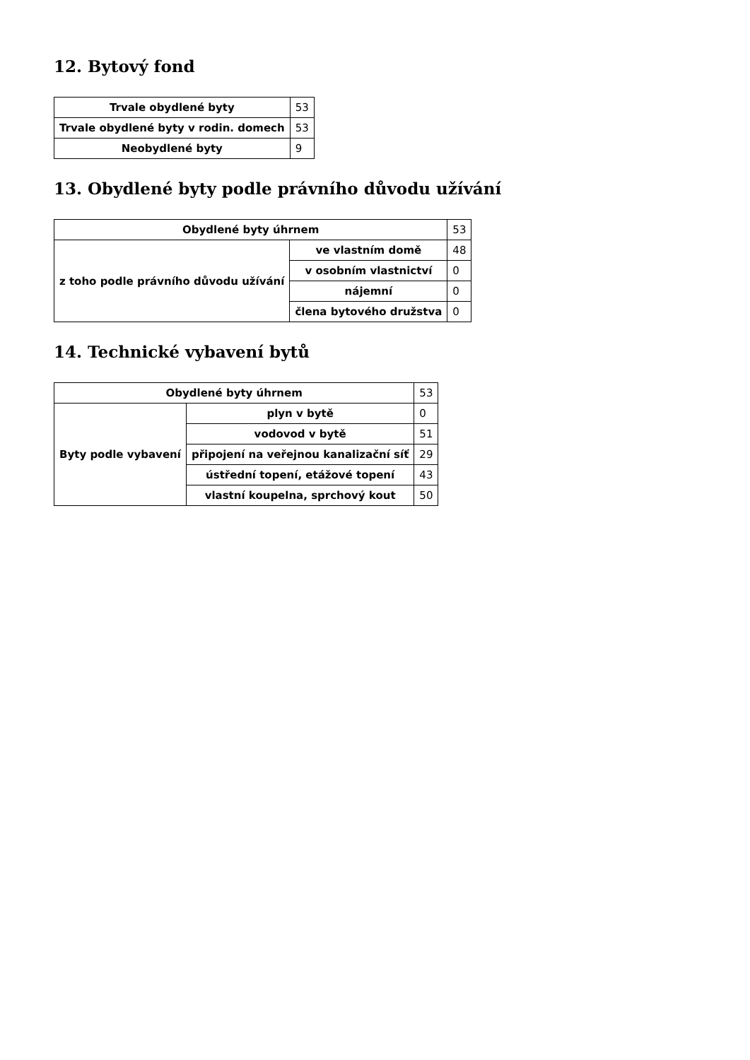12. Bytový fond
| Trvale obydlené byty | 53 |
| Trvale obydlené byty v rodin. domech | 53 |
| Neobydlené byty | 9 |
13. Obydlené byty podle právního důvodu užívání
| Obydlené byty úhrnem | | 53 |
| z toho podle právního důvodu užívání | ve vlastním domě | 48 |
| | v osobním vlastnictví | 0 |
| | nájemní | 0 |
| | člena bytového družstva | 0 |
14. Technické vybavení bytů
| Obydlené byty úhrnem | | 53 |
| Byty podle vybavení | plyn v bytě | 0 |
| | vodovod v bytě | 51 |
| | připojení na veřejnou kanalizační síť | 29 |
| | ústřední topení, etážové topení | 43 |
| | vlastní koupelna, sprchový kout | 50 |